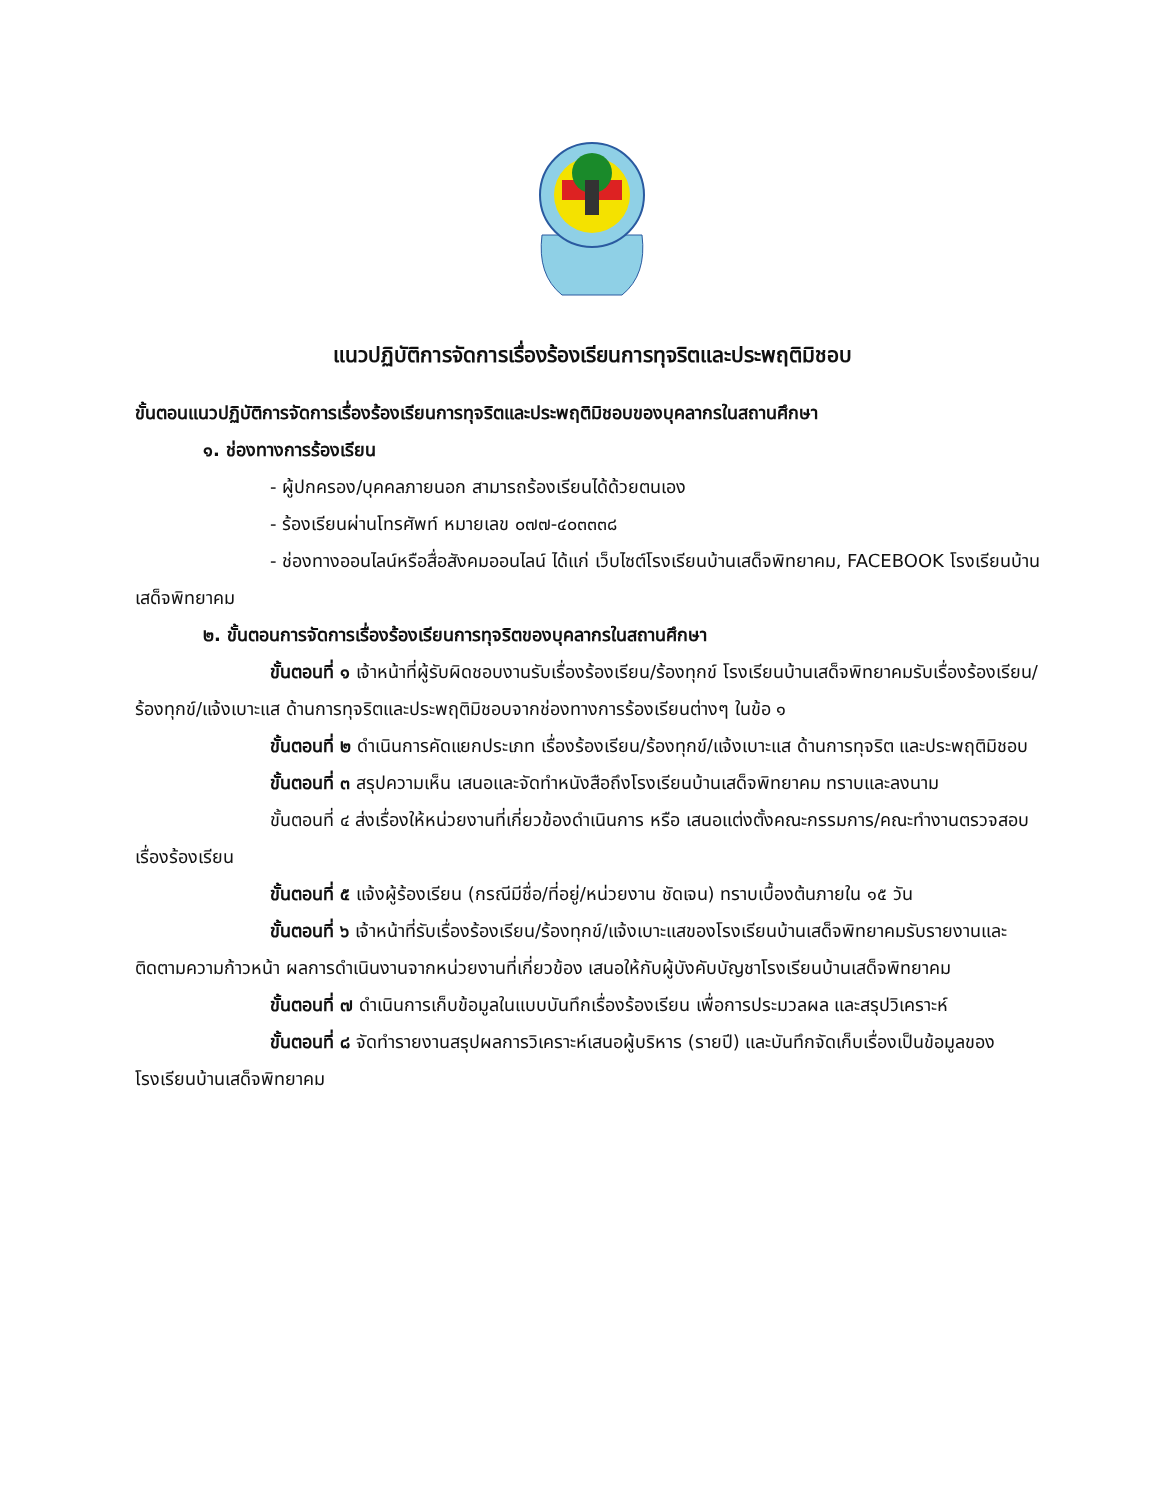แนวปฏิบัติการจัดการเรื่องร้องเรียนการทุจริตและประพฤติมิชอบ
ขั้นตอนแนวปฏิบัติการจัดการเรื่องร้องเรียนการทุจริตและประพฤติมิชอบของบุคลากรในสถานศึกษา
๑. ช่องทางการร้องเรียน
- ผู้ปกครอง/บุคคลภายนอก สามารถร้องเรียนได้ด้วยตนเอง
- ร้องเรียนผ่านโทรศัพท์ หมายเลข ๐๗๗-๔๐๓๓๓๘
- ช่องทางออนไลน์หรือสื่อสังคมออนไลน์ ได้แก่ เว็บไซต์โรงเรียนบ้านเสด็จพิทยาคม, FACEBOOK โรงเรียนบ้านเสด็จพิทยาคม
๒. ขั้นตอนการจัดการเรื่องร้องเรียนการทุจริตของบุคลากรในสถานศึกษา
ขั้นตอนที่ ๑ เจ้าหน้าที่ผู้รับผิดชอบงานรับเรื่องร้องเรียน/ร้องทุกข์ โรงเรียนบ้านเสด็จพิทยาคมรับเรื่องร้องเรียน/ร้องทุกข์/แจ้งเบาะแส ด้านการทุจริตและประพฤติมิชอบจากช่องทางการร้องเรียนต่างๆ ในข้อ ๑
ขั้นตอนที่ ๒ ดำเนินการคัดแยกประเภท เรื่องร้องเรียน/ร้องทุกข์/แจ้งเบาะแส ด้านการทุจริต และประพฤติมิชอบ
ขั้นตอนที่ ๓ สรุปความเห็น เสนอและจัดทำหนังสือถึงโรงเรียนบ้านเสด็จพิทยาคม ทราบและลงนาม
ขั้นตอนที่ ๔ ส่งเรื่องให้หน่วยงานที่เกี่ยวข้องดำเนินการ หรือ เสนอแต่งตั้งคณะกรรมการ/คณะทำงานตรวจสอบเรื่องร้องเรียน
ขั้นตอนที่ ๕ แจ้งผู้ร้องเรียน (กรณีมีชื่อ/ที่อยู่/หน่วยงาน ชัดเจน) ทราบเบื้องต้นภายใน ๑๕ วัน
ขั้นตอนที่ ๖ เจ้าหน้าที่รับเรื่องร้องเรียน/ร้องทุกข์/แจ้งเบาะแสของโรงเรียนบ้านเสด็จพิทยาคมรับรายงานและติดตามความก้าวหน้า ผลการดำเนินงานจากหน่วยงานที่เกี่ยวข้อง เสนอให้กับผู้บังคับบัญชาโรงเรียนบ้านเสด็จพิทยาคม
ขั้นตอนที่ ๗ ดำเนินการเก็บข้อมูลในแบบบันทึกเรื่องร้องเรียน เพื่อการประมวลผล และสรุปวิเคราะห์
ขั้นตอนที่ ๘ จัดทำรายงานสรุปผลการวิเคราะห์เสนอผู้บริหาร (รายปี) และบันทึกจัดเก็บเรื่องเป็นข้อมูลของโรงเรียนบ้านเสด็จพิทยาคม